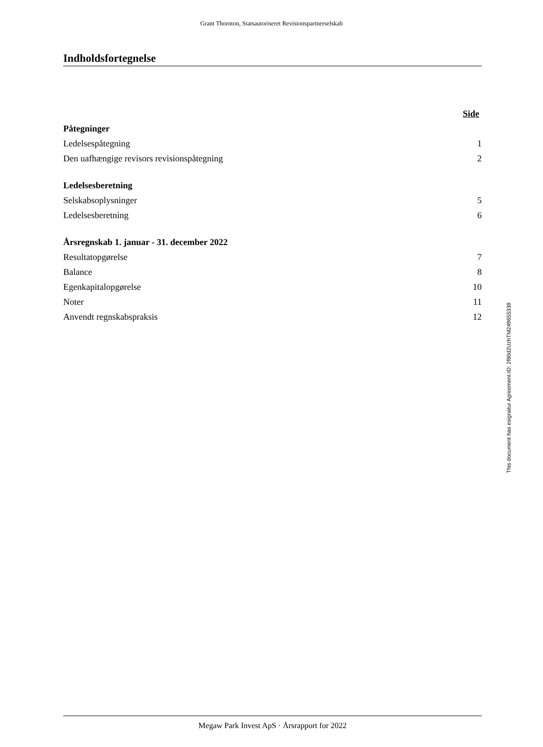Grant Thornton, Statsautoriseret Revisionspartnerselskab
Indholdsfortegnelse
| | Side |
| Påtegninger | |
| Ledelsespåtegning | 1 |
| Den uafhængige revisors revisionspåtegning | 2 |
| Ledelsesberetning | |
| Selskabsoplysninger | 5 |
| Ledelsesberetning | 6 |
| Årsregnskab 1. januar - 31. december 2022 | |
| Resultatopgørelse | 7 |
| Balance | 8 |
| Egenkapitalopgørelse | 10 |
| Noter | 11 |
| Anvendt regnskabspraksis | 12 |
This document has esignatur Agreement-ID: 2f80d2UzhTM249655339
Megaw Park Invest ApS · Årsrapport for 2022